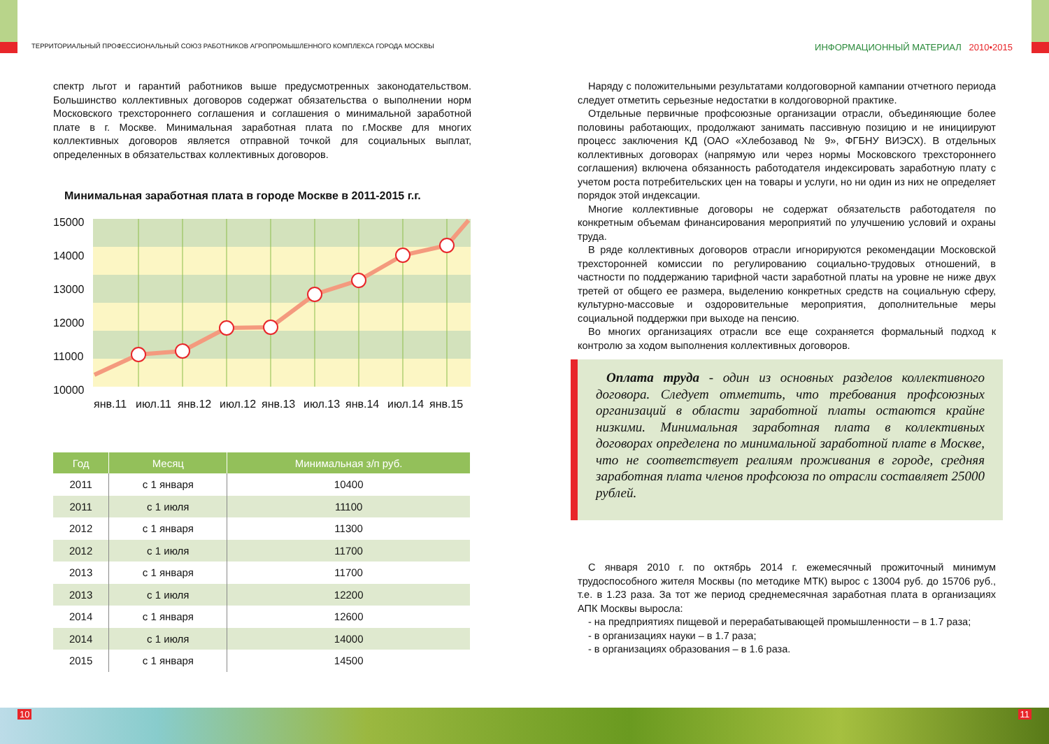ТЕРРИТОРИАЛЬНЫЙ ПРОФЕССИОНАЛЬНЫЙ СОЮЗ РАБОТНИКОВ АГРОПРОМЫШЛЕННОГО КОМПЛЕКСА ГОРОДА МОСКВЫ
спектр льгот и гарантий работников выше предусмотренных законодательством. Большинство коллективных договоров содержат обязательства о выполнении норм Московского трехстороннего соглашения и соглашения о минимальной заработной плате в г. Москве. Минимальная заработная плата по г.Москве для многих коллективных договоров является отправной точкой для социальных выплат, определенных в обязательствах коллективных договоров.
Минимальная заработная плата в городе Москве в 2011-2015 г.г.
15000
14000
13000
12000
11000
10000
янв.11
июл.11
янв.12
июл.12
янв.13
июл.13
янв.14
июл.14
янв.15
| Год | Месяц | Минимальная з/п руб. |
| --- | --- | --- |
| 2011 | с 1 января | 10400 |
| 2011 | с 1 июля | 11100 |
| 2012 | с 1 января | 11300 |
| 2012 | с 1 июля | 11700 |
| 2013 | с 1 января | 11700 |
| 2013 | с 1 июля | 12200 |
| 2014 | с 1 января | 12600 |
| 2014 | с 1 июля | 14000 |
| 2015 | с 1 января | 14500 |
ИНФОРМАЦИОННЫЙ МАТЕРИАЛ 2010•2015
Наряду с положительными результатами колдоговорной кампании отчетного периода следует отметить серьезные недостатки в колдоговорной практике.
Отдельные первичные профсоюзные организации отрасли, объединяющие более половины работающих, продолжают занимать пассивную позицию и не инициируют процесс заключения КД (ОАО «Хлебозавод № 9», ФГБНУ ВИЭСХ). В отдельных коллективных договорах (напрямую или через нормы Московского трехстороннего соглашения) включена обязанность работодателя индексировать заработную плату с учетом роста потребительских цен на товары и услуги, но ни один из них не определяет порядок этой индексации.
Многие коллективные договоры не содержат обязательств работодателя по конкретным объемам финансирования мероприятий по улучшению условий и охраны труда.
В ряде коллективных договоров отрасли игнорируются рекомендации Московской трехсторонней комиссии по регулированию социально-трудовых отношений, в частности по поддержанию тарифной части заработной платы на уровне не ниже двух третей от общего ее размера, выделению конкретных средств на социальную сферу, культурно-массовые и оздоровительные мероприятия, дополнительные меры социальной поддержки при выходе на пенсию.
Во многих организациях отрасли все еще сохраняется формальный подход к контролю за ходом выполнения коллективных договоров.
Оплата труда - один из основных разделов коллективного договора. Следует отметить, что требования профсоюзных организаций в области заработной платы остаются крайне низкими. Минимальная заработная плата в коллективных договорах определена по минимальной заработной плате в Москве, что не соответствует реалиям проживания в городе, средняя заработная плата членов профсоюза по отрасли составляет 25000 рублей.
С января 2010 г. по октябрь 2014 г. ежемесячный прожиточный минимум трудоспособного жителя Москвы (по методике МТК) вырос с 13004 руб. до 15706 руб., т.е. в 1.23 раза. За тот же период среднемесячная заработная плата в организациях АПК Москвы выросла:
- на предприятиях пищевой и перерабатывающей промышленности – в 1.7 раза;
- в организациях науки – в 1.7 раза;
- в организациях образования – в 1.6 раза.
10 11